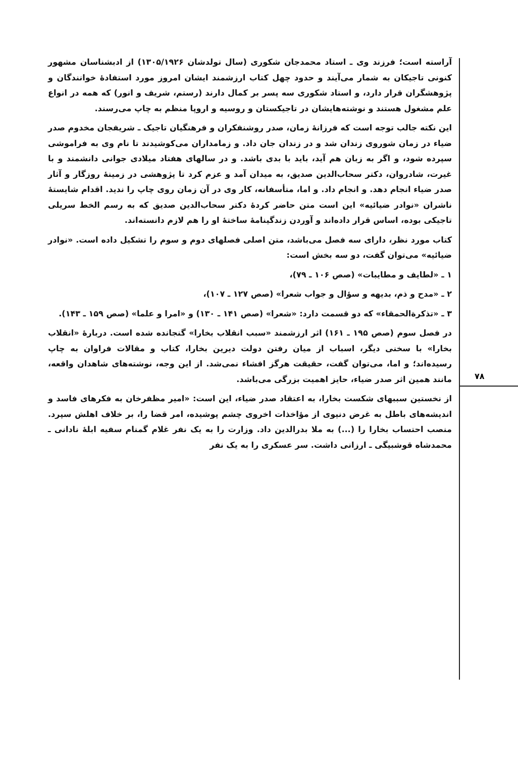۷۸
آراسته است؛ فرزند وی ـ استاد محمدجان شکوری (سال تولدشان ۱۳۰۵/۱۹۲۶) از ادبشناسان مشهور کنونی تاجیکان به شمار می‌آیند و حدود چهل کتاب ارزشمند ایشان امروز مورد استفادهٔ خوانندگان و پژوهشگران قرار دارد، و استاد شکوری سه پسر بر کمال دارند (رستم، شریف و انور) که همه در انواع علم مشغول هستند و نوشته‌هایشان در تاجیکستان و روسیه و اروپا منظم به چاپ می‌رسند.
این نکته جالب توجه است که فرزانهٔ زمان، صدر روشنفکران و فرهنگیان تاجیک ـ شریفجان مخدوم صدر ضیاء در زمان شوروی زندان شد و در زندان جان داد. و زمامداران می‌کوشیدند تا نام وی به فراموشی سپرده شود، و اگر به زبان هم آید، باید با بدی باشد. و در سالهای هفتاد میلادی جوانی دانشمند و با غیرت، شادروان، دکتر سحاب‌الدین صدیق، به میدان آمد و عزم کرد تا پژوهشی در زمینهٔ روزگار و آثار صدر ضیاء انجام دهد. و انجام داد. و اما، متأسفانه، کار وی در آن زمان روی چاپ را ندید. اقدام شایستهٔ ناشران «نوادر ضیائیه» این است متن حاضر کردهٔ دکتر سحاب‌الدین صدیق که به رسم الخط سریلی تاجیکی بوده، اساس قرار داده‌اند و آوردن زندگینامهٔ ساختهٔ او را هم لازم دانسته‌اند.
کتاب مورد نظر، دارای سه فصل می‌باشد، متن اصلی فصلهای دوم و سوم را تشکیل داده است. «نوادر ضیائیه» می‌توان گفت، دو سه بخش است:
۱ ـ «لطایف و مطایبات» (صص ۱۰۶ ـ ۷۹)،
۲ ـ «مدح و ذم، بدیهه و سؤال و جواب شعرا» (صص ۱۲۷ ـ ۱۰۷)،
۳ ـ «تذکرة‌الحمقاء» که دو قسمت دارد: «شعرا» (صص ۱۴۱ ـ ۱۳۰) و «امرا و علما» (صص ۱۵۹ ـ ۱۴۳).
در فصل سوم (صص ۱۹۵ ـ ۱۶۱) اثر ارزشمند «سبب انقلاب بخارا» گنجانده شده است. دربارهٔ «انقلاب بخارا» با سخنی دیگر، اسباب از میان رفتن دولت دیرین بخارا، کتاب و مقالات فراوان به چاپ رسیده‌اند؛ و اما، می‌توان گفت، حقیقت هرگز افشاء نمی‌شد. از این وجه، نوشته‌های شاهدان واقعه، مانند همین اثر صدر ضیاء، حایز اهمیت بزرگی می‌باشد.
از نخستین سببهای شکست بخارا، به اعتقاد صدر ضیاء، این است: «امیر مظفرخان به فکرهای فاسد و اندیشه‌های باطل به غرض دنیوی از مؤاخذات اخروی چشم پوشیده، امر قضا را، بر خلاف اهلش سپرد. منصب احتساب بخارا را (...) به ملا بدرالدین داد. وزارت را به یک نفر غلام گمنام سفیه ابلهٔ نادانی ـ محمدشاه قوشبیگی ـ ارزانی داشت. سر عسکری را به یک نفر